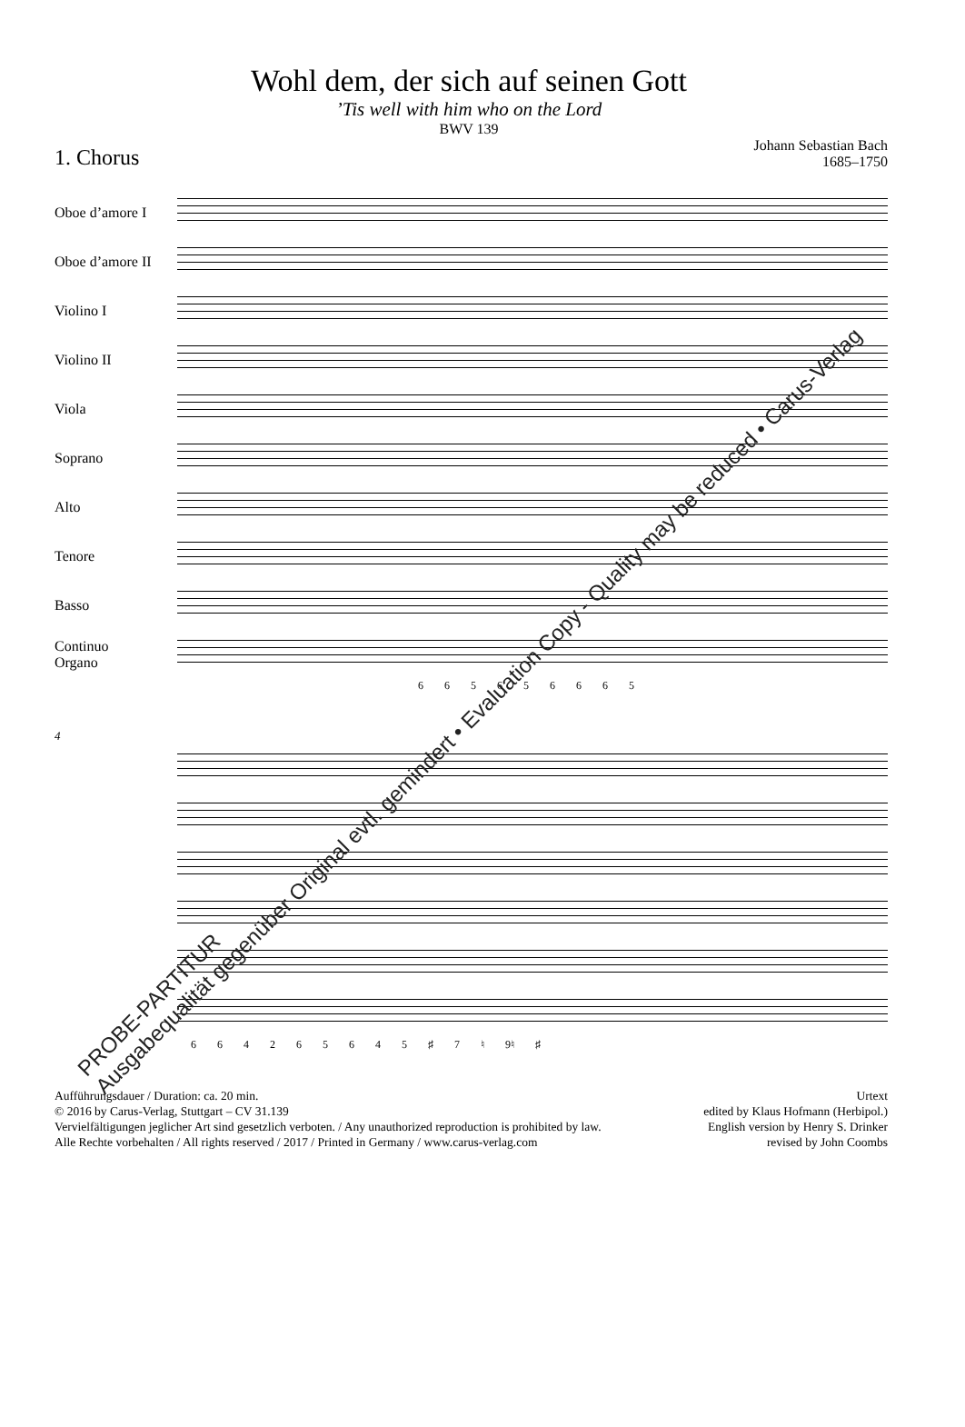Wohl dem, der sich auf seinen Gott
’Tis well with him who on the Lord
BWV 139
1. Chorus
Johann Sebastian Bach
1685–1750
Oboe d’amore I
Oboe d’amore II
Violino I
Violino II
Viola
Soprano
Alto
Tenore
Basso
Continuo
Organo
6 6 5 6 5 6 6 6 5
4
6 6 4 2 6 5 6 4 5 ♯ 7 ♮ 9♮ ♯
Aufführungsdauer / Duration: ca. 20 min.
© 2016 by Carus-Verlag, Stuttgart – CV 31.139
Vervielfältigungen jeglicher Art sind gesetzlich verboten. / Any unauthorized reproduction is prohibited by law.
Alle Rechte vorbehalten / All rights reserved / 2017 / Printed in Germany / www.carus-verlag.com
Urtext
edited by Klaus Hofmann (Herbipol.)
English version by Henry S. Drinker
revised by John Coombs
PROBE-PARTITUR
Ausgabequalität gegenüber Original evtl. gemindert • Evaluation Copy - Quality may be reduced • Carus-Verlag